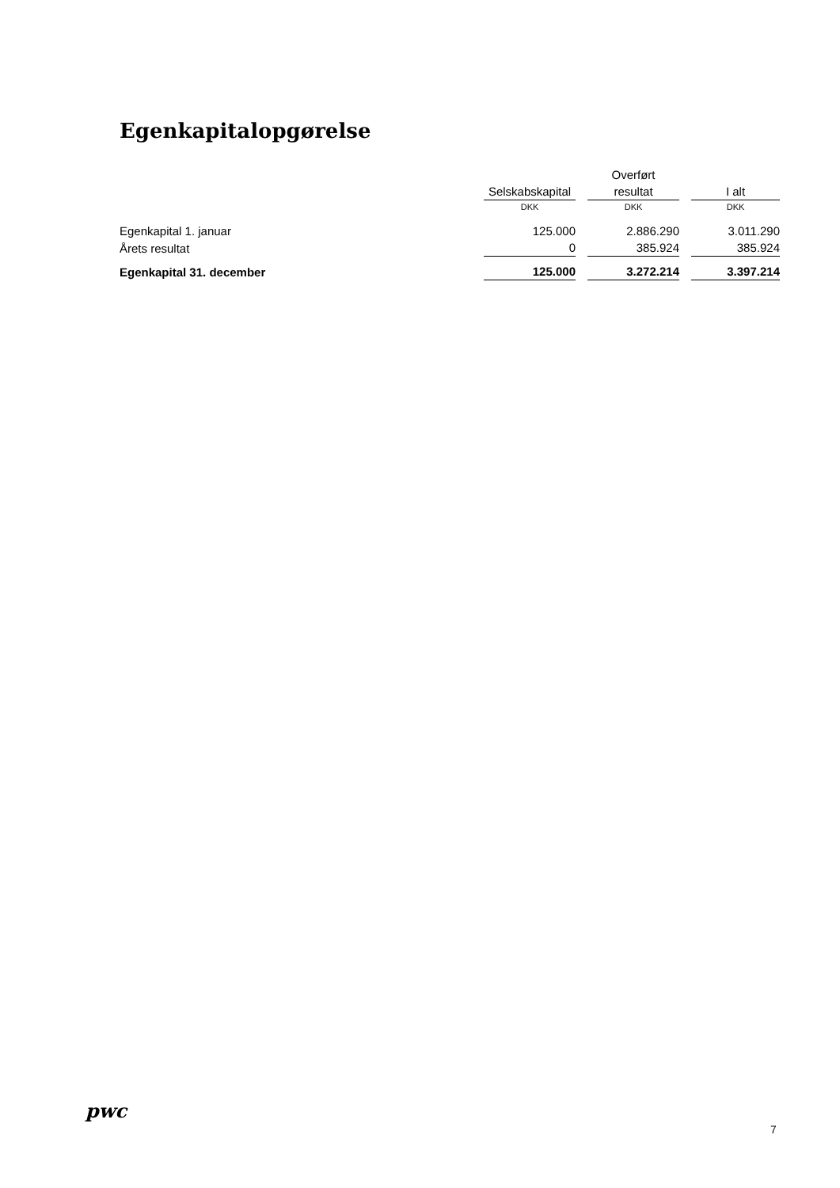Egenkapitalopgørelse
| | | Overført | |
| --- | --- | --- | --- |
| | Selskabskapital | resultat | I alt |
| | DKK | DKK | DKK |
| Egenkapital 1. januar | 125.000 | 2.886.290 | 3.011.290 |
| Årets resultat | 0 | 385.924 | 385.924 |
| Egenkapital 31. december | 125.000 | 3.272.214 | 3.397.214 |
pwc
7